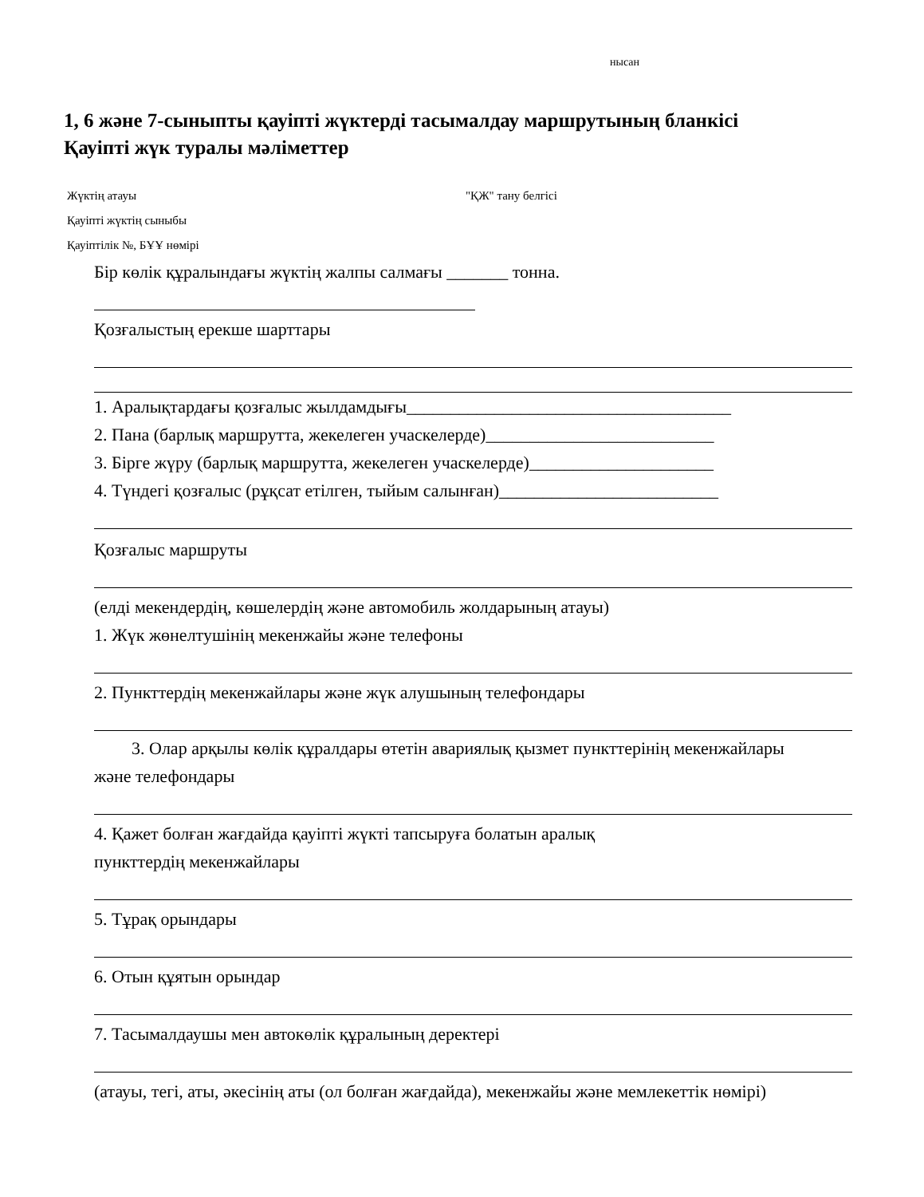нысан
1, 6 және 7-сыныпты қауіпті жүктерді тасымалдау маршрутының бланкісі
Қауіпті жүк туралы мәліметтер
Жүктің атауы "ҚЖ" тану белгісі
Қауіпті жүктің сыныбы
Қауіптілік №, БҰҰ нөмірі
Бір көлік құралындағы жүктің жалпы салмағы _______ тонна.
Қозғалыстың ерекше шарттары
1. Аралықтардағы қозғалыс жылдамдығы_____________________________________
2. Пана (барлық маршрутта, жекелеген учаскелерде)__________________________
3. Бірге жүру (барлық маршрутта, жекелеген учаскелерде)_____________________
4. Түндегі қозғалыс (рұқсат етілген, тыйым салынған)_________________________
Қозғалыс маршруты
(елді мекендердің, көшелердің және автомобиль жолдарының атауы)
1. Жүк жөнелтушінің мекенжайы және телефоны
2. Пункттердің мекенжайлары және жүк алушының телефондары
3. Олар арқылы көлік құралдары өтетін авариялық қызмет пункттерінің мекенжайлары
және телефондары
4. Қажет болған жағдайда қауіпті жүкті тапсыруға болатын аралық
пункттердің мекенжайлары
5. Тұрақ орындары
6. Отын құятын орындар
7. Тасымалдаушы мен автокөлік құралының деректері
(атауы, тегі, аты, әкесінің аты (ол болған жағдайда), мекенжайы және мемлекеттік нөмірі)